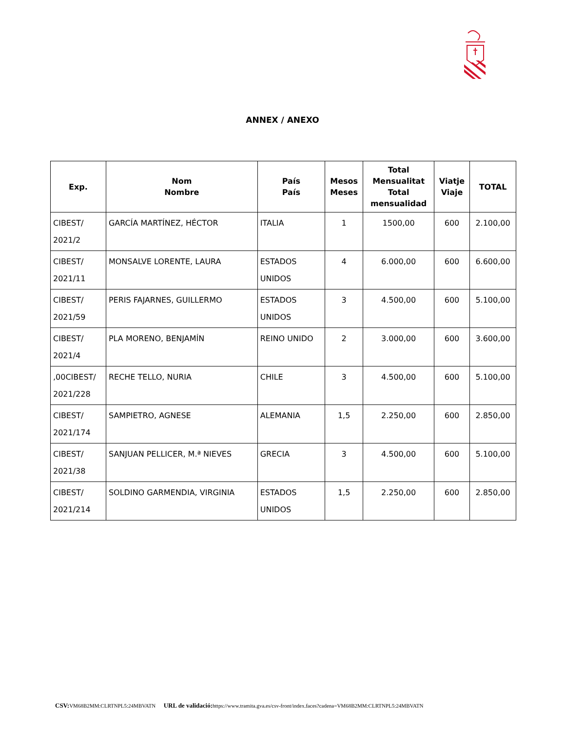ANNEX / ANEXO
| Exp. | Nom Nombre | País País | Mesos Meses | Total Mensualitat Total mensualidad | Viatje Viaje | TOTAL |
| --- | --- | --- | --- | --- | --- | --- |
| CIBEST/ 2021/2 | GARCÍA MARTÍNEZ, HÉCTOR | ITALIA | 1 | 1500,00 | 600 | 2.100,00 |
| CIBEST/ 2021/11 | MONSALVE LORENTE, LAURA | ESTADOS UNIDOS | 4 | 6.000,00 | 600 | 6.600,00 |
| CIBEST/ 2021/59 | PERIS FAJARNES, GUILLERMO | ESTADOS UNIDOS | 3 | 4.500,00 | 600 | 5.100,00 |
| CIBEST/ 2021/4 | PLA MORENO, BENJAMÍN | REINO UNIDO | 2 | 3.000,00 | 600 | 3.600,00 |
| ,00CIBEST/ 2021/228 | RECHE TELLO, NURIA | CHILE | 3 | 4.500,00 | 600 | 5.100,00 |
| CIBEST/ 2021/174 | SAMPIETRO, AGNESE | ALEMANIA | 1,5 | 2.250,00 | 600 | 2.850,00 |
| CIBEST/ 2021/38 | SANJUAN PELLICER, M.ª NIEVES | GRECIA | 3 | 4.500,00 | 600 | 5.100,00 |
| CIBEST/ 2021/214 | SOLDINO GARMENDIA, VIRGINIA | ESTADOS UNIDOS | 1,5 | 2.250,00 | 600 | 2.850,00 |
CSV: VM68B2MM:CLRTNPL5:24MBVATN URL de validació: https://www.tramita.gva.es/csv-front/index.faces?cadena=VM68B2MM:CLRTNPL5:24MBVATN